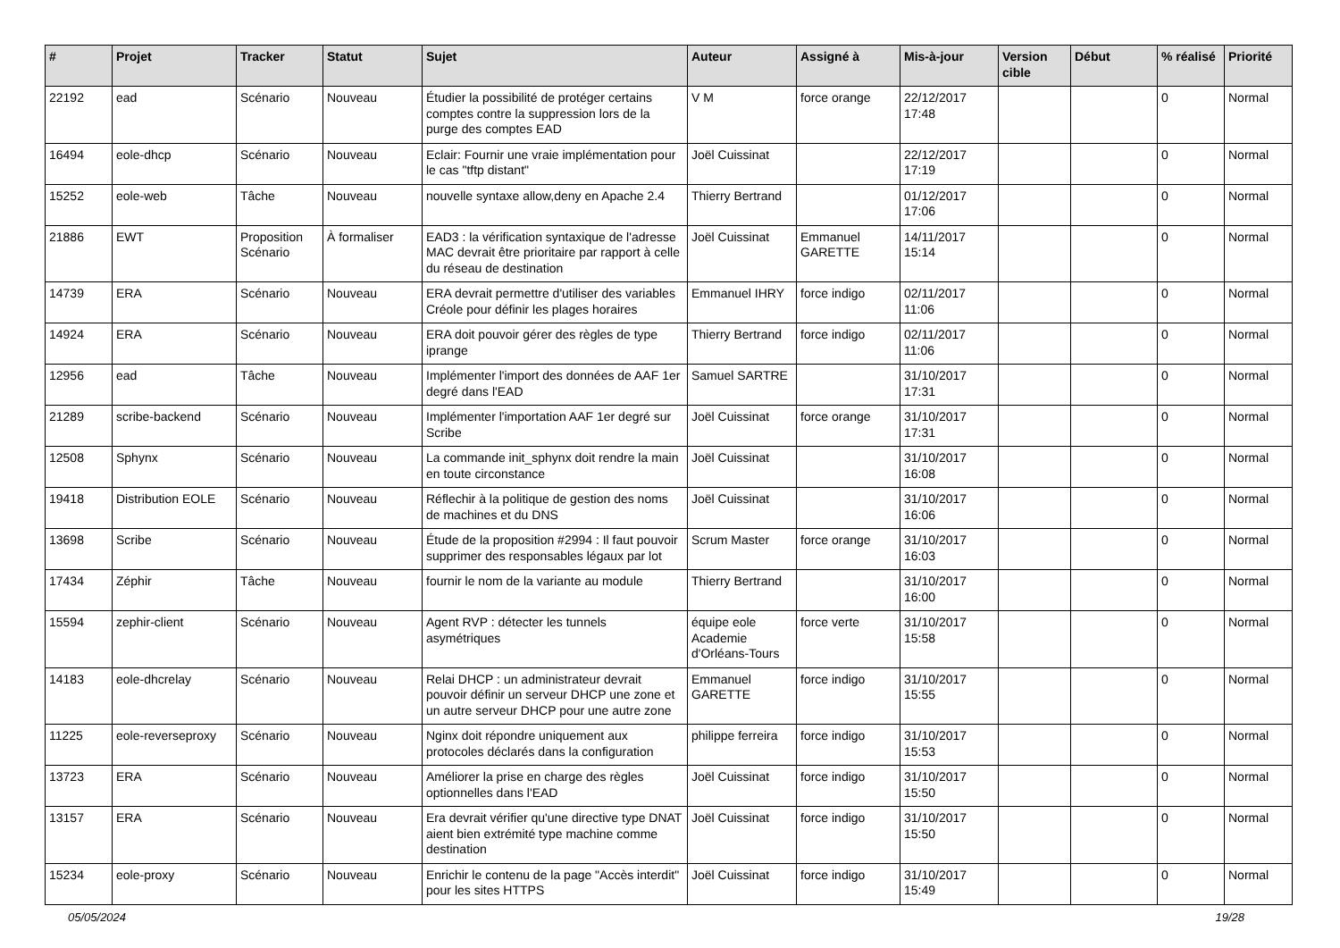| # | Projet | Tracker | Statut | Sujet | Auteur | Assigné à | Mis-à-jour | Version cible | Début | % réalisé | Priorité |
| --- | --- | --- | --- | --- | --- | --- | --- | --- | --- | --- | --- |
| 22192 | ead | Scénario | Nouveau | Étudier la possibilité de protéger certains comptes contre la suppression lors de la purge des comptes EAD | V M | force orange | 22/12/2017 17:48 | | | 0 | Normal |
| 16494 | eole-dhcp | Scénario | Nouveau | Eclair: Fournir une vraie implémentation pour le cas "tftp distant" | Joël Cuissinat | | 22/12/2017 17:19 | | | 0 | Normal |
| 15252 | eole-web | Tâche | Nouveau | nouvelle syntaxe allow,deny en Apache 2.4 | Thierry Bertrand | | 01/12/2017 17:06 | | | 0 | Normal |
| 21886 | EWT | Proposition Scénario | À formaliser | EAD3 : la vérification syntaxique de l'adresse MAC devrait être prioritaire par rapport à celle du réseau de destination | Joël Cuissinat | Emmanuel GARETTE | 14/11/2017 15:14 | | | 0 | Normal |
| 14739 | ERA | Scénario | Nouveau | ERA devrait permettre d'utiliser des variables Créole pour définir les plages horaires | Emmanuel IHRY | force indigo | 02/11/2017 11:06 | | | 0 | Normal |
| 14924 | ERA | Scénario | Nouveau | ERA doit pouvoir gérer des règles de type iprange | Thierry Bertrand | force indigo | 02/11/2017 11:06 | | | 0 | Normal |
| 12956 | ead | Tâche | Nouveau | Implémenter l'import des données de AAF 1er degré dans l'EAD | Samuel SARTRE | | 31/10/2017 17:31 | | | 0 | Normal |
| 21289 | scribe-backend | Scénario | Nouveau | Implémenter l'importation AAF 1er degré sur Scribe | Joël Cuissinat | force orange | 31/10/2017 17:31 | | | 0 | Normal |
| 12508 | Sphynx | Scénario | Nouveau | La commande init_sphynx doit rendre la main en toute circonstance | Joël Cuissinat | | 31/10/2017 16:08 | | | 0 | Normal |
| 19418 | Distribution EOLE | Scénario | Nouveau | Réflechir à la politique de gestion des noms de machines et du DNS | Joël Cuissinat | | 31/10/2017 16:06 | | | 0 | Normal |
| 13698 | Scribe | Scénario | Nouveau | Étude de la proposition #2994 : Il faut pouvoir supprimer des responsables légaux par lot | Scrum Master | force orange | 31/10/2017 16:03 | | | 0 | Normal |
| 17434 | Zéphir | Tâche | Nouveau | fournir le nom de la variante au module | Thierry Bertrand | | 31/10/2017 16:00 | | | 0 | Normal |
| 15594 | zephir-client | Scénario | Nouveau | Agent RVP : détecter les tunnels asymétriques | équipe eole Academie d'Orléans-Tours | force verte | 31/10/2017 15:58 | | | 0 | Normal |
| 14183 | eole-dhcrelay | Scénario | Nouveau | Relai DHCP : un administrateur devrait pouvoir définir un serveur DHCP une zone et un autre serveur DHCP pour une autre zone | Emmanuel GARETTE | force indigo | 31/10/2017 15:55 | | | 0 | Normal |
| 11225 | eole-reverseproxy | Scénario | Nouveau | Nginx doit répondre uniquement aux protocoles déclarés dans la configuration | philippe ferreira | force indigo | 31/10/2017 15:53 | | | 0 | Normal |
| 13723 | ERA | Scénario | Nouveau | Améliorer la prise en charge des règles optionnelles dans l'EAD | Joël Cuissinat | force indigo | 31/10/2017 15:50 | | | 0 | Normal |
| 13157 | ERA | Scénario | Nouveau | Era devrait vérifier qu'une directive type DNAT aient bien extrémité type machine comme destination | Joël Cuissinat | force indigo | 31/10/2017 15:50 | | | 0 | Normal |
| 15234 | eole-proxy | Scénario | Nouveau | Enrichir le contenu de la page "Accès interdit" pour les sites HTTPS | Joël Cuissinat | force indigo | 31/10/2017 15:49 | | | 0 | Normal |
05/05/2024 19/28